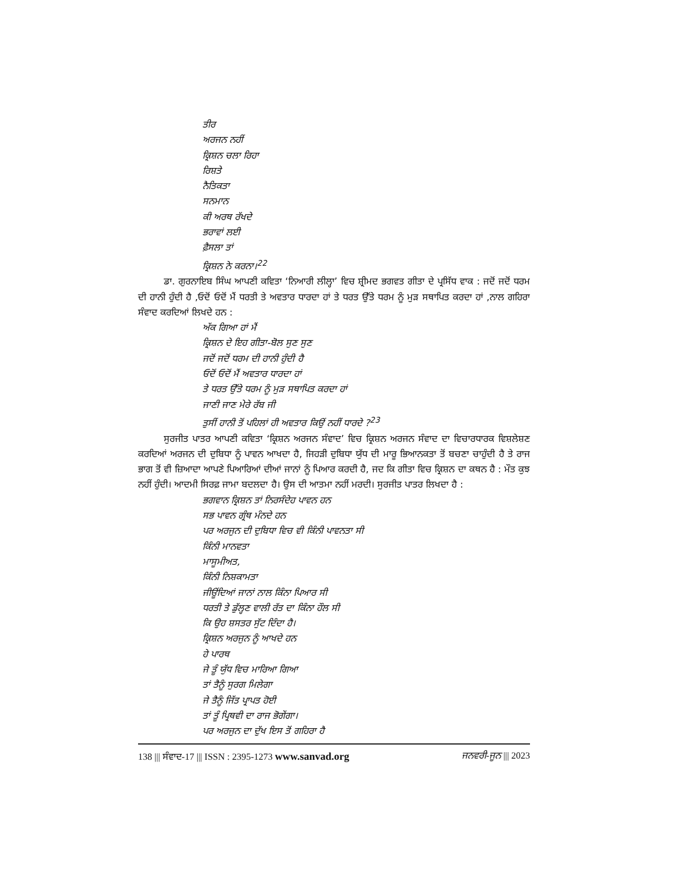ਤੀਰ
ਅਰਜਨ ਨਹੀਂ
ਕ੍ਰਿਸ਼ਨ ਚਲਾ ਰਿਹਾ
ਰਿਸ਼ਤੇ
ਨੈਤਿਕਤਾ
ਸਨਮਾਨ
ਕੀ ਅਰਥ ਰੱਖਦੇ
ਭਰਾਵਾਂ ਲਈ
ਫ਼ੈਸਲਾ ਤਾਂ
ਕ੍ਰਿਸ਼ਨ ਨੇ ਕਰਨਾ।<sup>22</sup>
ਡਾ. ਗੁਰਨਾਇਬ ਸਿੰਘ ਆਪਣੀ ਕਵਿਤਾ ‘ਨਿਆਰੀ ਲੀਲ੍ਹਾ’ ਵਿਚ ਸ਼੍ਰੀਮਦ ਭਗਵਤ ਗੀਤਾ ਦੇ ਪ੍ਰਸਿੱਧ ਵਾਕ : ਜਦੋਂ ਜਦੋਂ ਧਰਮ ਦੀ ਹਾਨੀ ਹੁੰਦੀ ਹੈ ,ਓਦੋਂ ਓਦੋਂ ਮੈਂ ਧਰਤੀ ਤੇ ਅਵਤਾਰ ਧਾਰਦਾ ਹਾਂ ਤੇ ਧਰਤ ਉੱਤੇ ਧਰਮ ਨੂੰ ਮੁੜ ਸਥਾਪਿਤ ਕਰਦਾ ਹਾਂ ,ਨਾਲ ਗਹਿਰਾ ਸੰਵਾਦ ਕਰਦਿਆਂ ਲਿਖਦੇ ਹਨ :
ਅੱਕ ਗਿਆ ਹਾਂ ਮੈਂ
ਕ੍ਰਿਸ਼ਨ ਦੇ ਇਹ ਗੀਤਾ-ਬੋਲ ਸੁਣ ਸੁਣ
ਜਦੋਂ ਜਦੋਂ ਧਰਮ ਦੀ ਹਾਨੀ ਹੁੰਦੀ ਹੈ
ਓਦੋਂ ਓਦੋਂ ਮੈਂ ਅਵਤਾਰ ਧਾਰਦਾ ਹਾਂ
ਤੇ ਧਰਤ ਉੱਤੇ ਧਰਮ ਨੂੰ ਮੁੜ ਸਥਾਪਿਤ ਕਰਦਾ ਹਾਂ
ਜਾਣੀ ਜਾਣ ਮੇਰੇ ਰੱਬ ਜੀ
ਤੁਸੀਂ ਹਾਨੀ ਤੋਂ ਪਹਿਲਾਂ ਹੀ ਅਵਤਾਰ ਕਿਉਂ ਨਹੀਂ ਧਾਰਦੇ ?<sup>23</sup>
ਸੁਰਜੀਤ ਪਾਤਰ ਆਪਣੀ ਕਵਿਤਾ ‘ਕ੍ਰਿਸ਼ਨ ਅਰਜਨ ਸੰਵਾਦ’ ਵਿਚ ਕ੍ਰਿਸ਼ਨ ਅਰਜਨ ਸੰਵਾਦ ਦਾ ਵਿਚਾਰਧਾਰਕ ਵਿਸ਼ਲੇਸ਼ਣ ਕਰਦਿਆਂ ਅਰਜਨ ਦੀ ਦੁਬਿਧਾ ਨੂੰ ਪਾਵਨ ਆਖਦਾ ਹੈ, ਜਿਹੜੀ ਦੁਬਿਧਾ ਯੁੱਧ ਦੀ ਮਾਰੂ ਭਿਆਨਕਤਾ ਤੋਂ ਬਚਣਾ ਚਾਹੁੰਦੀ ਹੈ ਤੇ ਰਾਜ ਭਾਗ ਤੋਂ ਵੀ ਜ਼ਿਆਦਾ ਆਪਣੇ ਪਿਆਰਿਆਂ ਦੀਆਂ ਜਾਨਾਂ ਨੂੰ ਪਿਆਰ ਕਰਦੀ ਹੈ, ਜਦ ਕਿ ਗੀਤਾ ਵਿਚ ਕ੍ਰਿਸ਼ਨ ਦਾ ਕਥਨ ਹੈ : ਮੌਤ ਕੁਝ ਨਹੀਂ ਹੁੰਦੀ। ਆਦਮੀ ਸਿਰਫ਼ ਜਾਮਾ ਬਦਲਦਾ ਹੈ। ਉਸ ਦੀ ਆਤਮਾ ਨਹੀਂ ਮਰਦੀ। ਸੁਰਜੀਤ ਪਾਤਰ ਲਿਖਦਾ ਹੈ :
ਭਗਵਾਨ ਕ੍ਰਿਸ਼ਨ ਤਾਂ ਨਿਰਸੰਦੇਹ ਪਾਵਨ ਹਨ
ਸਭ ਪਾਵਨ ਗ੍ਰੰਥ ਮੰਨਦੇ ਹਨ
ਪਰ ਅਰਜੁਨ ਦੀ ਦੁਬਿਧਾ ਵਿਚ ਵੀ ਕਿੰਨੀ ਪਾਵਨਤਾ ਸੀ
ਕਿੰਨੀ ਮਾਨਵਤਾ
ਮਾਸੂਮੀਅਤ,
ਕਿੰਨੀ ਨਿਸ਼ਕਾਮਤਾ
ਜੀਊਂਦਿਆਂ ਜਾਨਾਂ ਨਾਲ ਕਿੰਨਾ ਪਿਆਰ ਸੀ
ਧਰਤੀ ਤੇ ਡੁੱਲ੍ਹਣ ਵਾਲੀ ਰੱਤ ਦਾ ਕਿੰਨਾ ਹੌਲ ਸੀ
ਕਿ ਉਹ ਸ਼ਸਤਰ ਸੁੱਟ ਦਿੰਦਾ ਹੈ।
ਕ੍ਰਿਸ਼ਨ ਅਰਜੁਨ ਨੂੰ ਆਖਦੇ ਹਨ
ਹੇ ਪਾਰਥ
ਜੇ ਤੂੰ ਯੁੱਧ ਵਿਚ ਮਾਰਿਆ ਗਿਆ
ਤਾਂ ਤੈਨੂੰ ਸੁਰਗ ਮਿਲੇਗਾ
ਜੇ ਤੈਨੂੰ ਜਿੱਤ ਪ੍ਰਾਪਤ ਹੋਈ
ਤਾਂ ਤੂੰ ਪ੍ਰਿਥਵੀ ਦਾ ਰਾਜ ਭੋਗੇਂਗਾ।
ਪਰ ਅਰਜੁਨ ਦਾ ਦੁੱਖ ਇਸ ਤੋਂ ਗਹਿਰਾ ਹੈ
138 ||| ਸੰਵਾਦ-17 ||| ISSN : 2395-1273 www.sanvad.org ਜਨਵਰੀ-ਜੂਨ ||| 2023